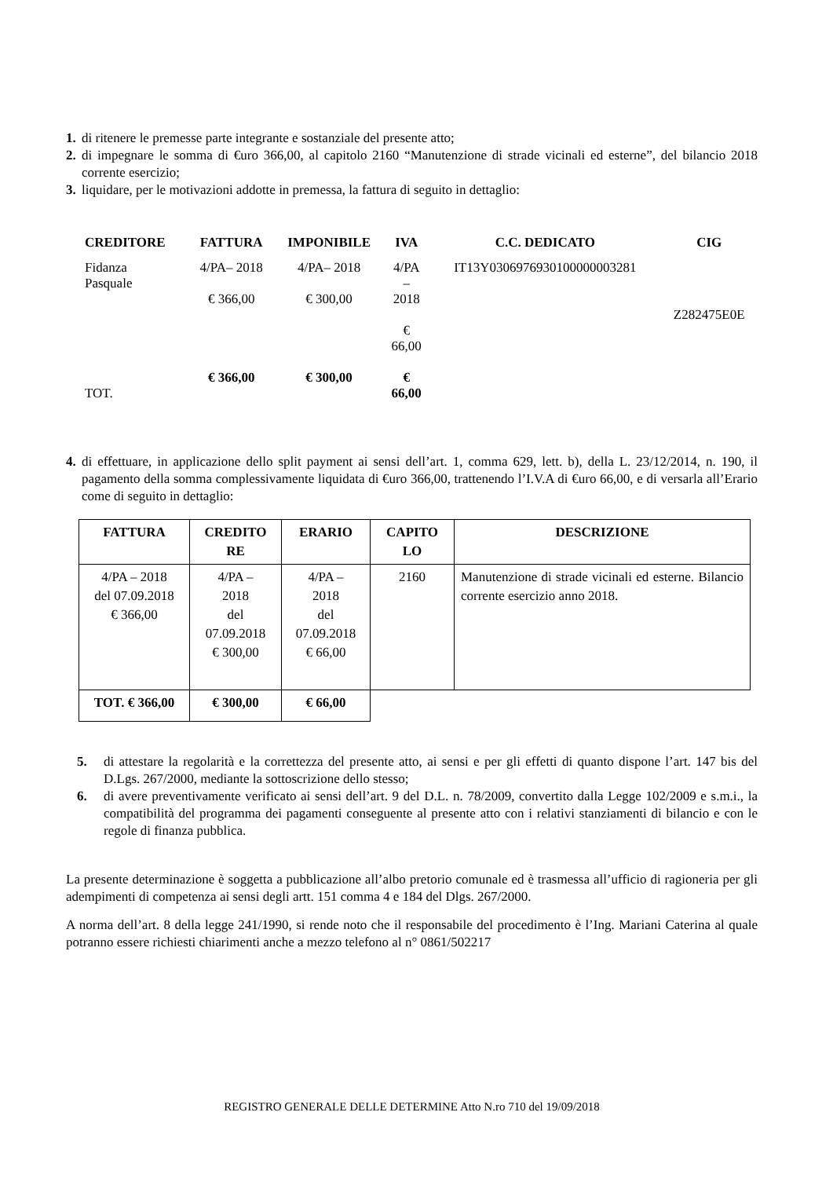1. di ritenere le premesse parte integrante e sostanziale del presente atto;
2. di impegnare le somma di €uro 366,00, al capitolo 2160 “Manutenzione di strade vicinali ed esterne”, del bilancio 2018 corrente esercizio;
3. liquidare, per le motivazioni addotte in premessa, la fattura di seguito in dettaglio:
| CREDITORE | FATTURA | IMPONIBILE | IVA | C.C. DEDICATO | CIG |
| --- | --- | --- | --- | --- | --- |
| Fidanza Pasquale | 4/PA– 2018 € 366,00 | 4/PA– 2018 € 300,00 | 4/PA – 2018 € 66,00 | IT13Y0306976930100000003281 | Z282475E0E |
| TOT. | € 366,00 | € 300,00 | € 66,00 | | |
4. di effettuare, in applicazione dello split payment ai sensi dell’art. 1, comma 629, lett. b), della L. 23/12/2014, n. 190, il pagamento della somma complessivamente liquidata di €uro 366,00, trattenendo l’I.V.A di €uro 66,00, e di versarla all’Erario come di seguito in dettaglio:
| FATTURA | CREDITO RE | ERARIO | CAPITO LO | DESCRIZIONE |
| --- | --- | --- | --- | --- |
| 4/PA – 2018 del 07.09.2018 € 366,00 | 4/PA – 2018 del 07.09.2018 € 300,00 | 4/PA – 2018 del 07.09.2018 € 66,00 | 2160 | Manutenzione di strade vicinali ed esterne. Bilancio corrente esercizio anno 2018. |
| TOT. € 366,00 | € 300,00 | € 66,00 | | |
5. di attestare la regolarità e la correttezza del presente atto, ai sensi e per gli effetti di quanto dispone l’art. 147 bis del D.Lgs. 267/2000, mediante la sottoscrizione dello stesso;
6. di avere preventivamente verificato ai sensi dell’art. 9 del D.L. n. 78/2009, convertito dalla Legge 102/2009 e s.m.i., la compatibilità del programma dei pagamenti conseguente al presente atto con i relativi stanziamenti di bilancio e con le regole di finanza pubblica.
La presente determinazione è soggetta a pubblicazione all’albo pretorio comunale ed è trasmessa all’ufficio di ragioneria per gli adempimenti di competenza ai sensi degli artt. 151 comma 4 e 184 del Dlgs. 267/2000.
A norma dell’art. 8 della legge 241/1990, si rende noto che il responsabile del procedimento è l’Ing. Mariani Caterina al quale potranno essere richiesti chiarimenti anche a mezzo telefono al n° 0861/502217
REGISTRO GENERALE DELLE DETERMINE Atto N.ro 710 del 19/09/2018